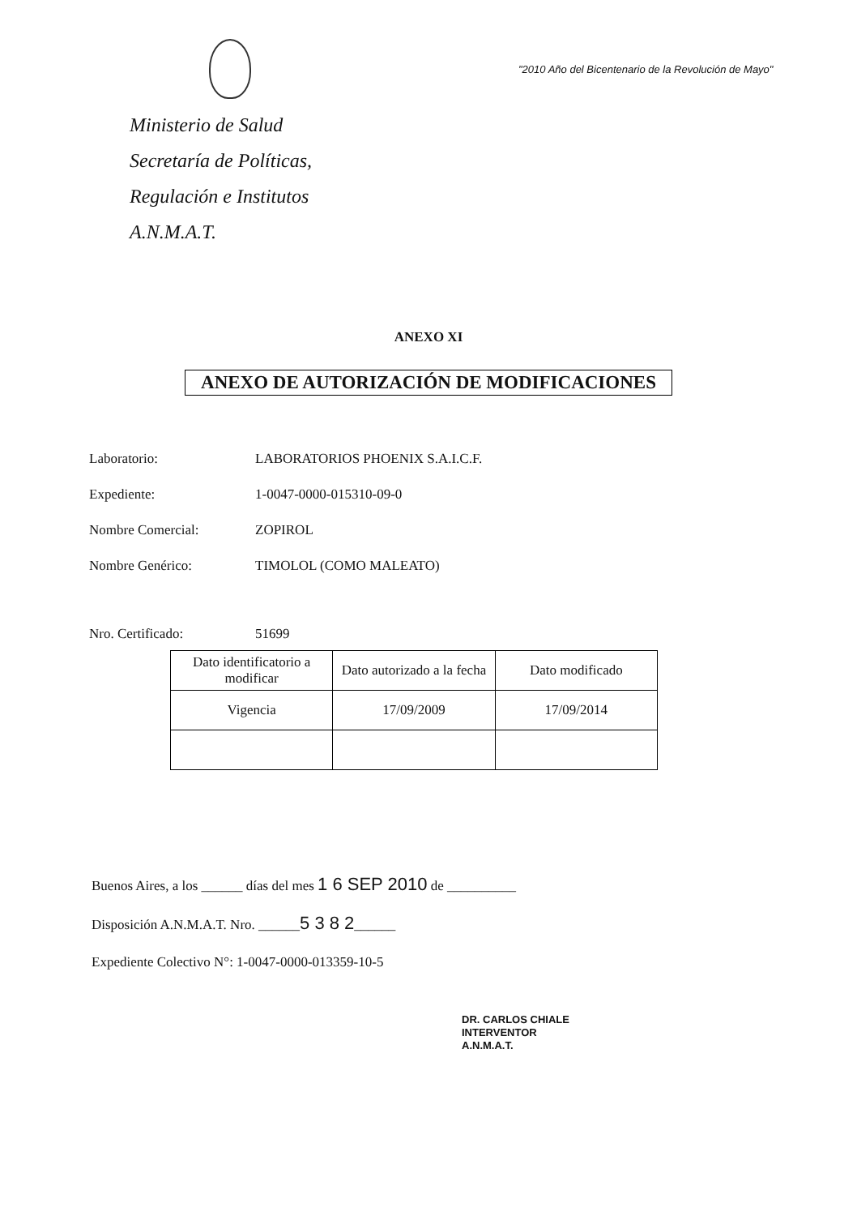Ministerio de Salud
Secretaría de Políticas,
Regulación e Institutos
A.N.M.A.T.
"2010 Año del Bicentenario de la Revolución de Mayo"
ANEXO XI
ANEXO DE AUTORIZACIÓN DE MODIFICACIONES
Laboratorio: LABORATORIOS PHOENIX S.A.I.C.F.
Expediente: 1-0047-0000-015310-09-0
Nombre Comercial: ZOPIROL
Nombre Genérico: TIMOLOL (COMO MALEATO)
Nro. Certificado: 51699
| Dato identificatorio a modificar | Dato autorizado a la fecha | Dato modificado |
| Vigencia | 17/09/2009 | 17/09/2014 |
Buenos Aires, a los ______ días del mes 1 6 SEP 2010 de __________
Disposición A.N.M.A.T. Nro. ______5 3 8 2______
Expediente Colectivo N°: 1-0047-0000-013359-10-5
DR. CARLOS CHIALE
INTERVENTOR
A.N.M.A.T.